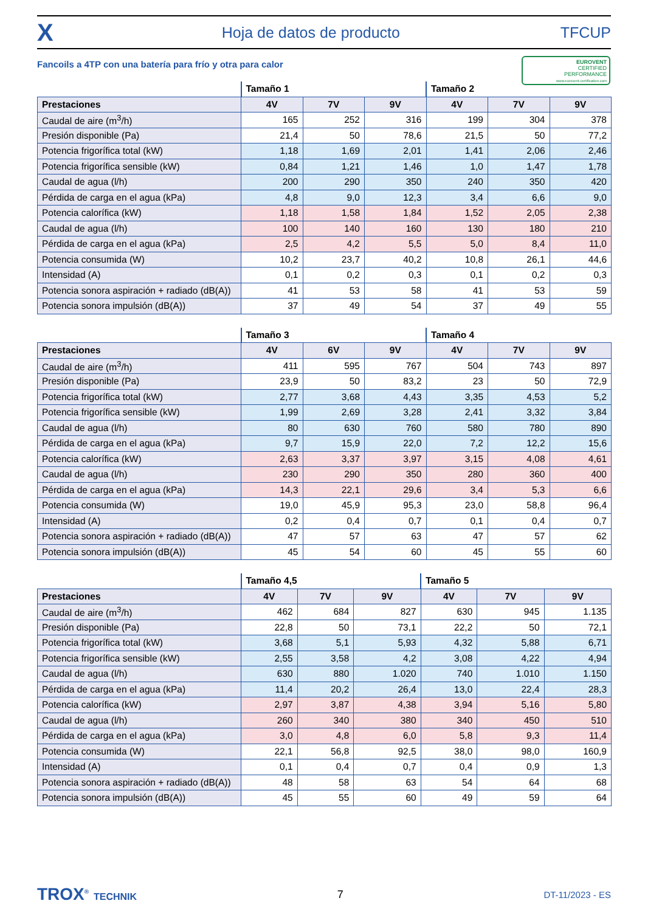X Hoja de datos de producto TFCUP
Fancoils a 4TP con una batería para frío y otra para calor
EUROVENT
CERTIFIED
PERFORMANCE
www.eurovent-certification.com
| | Tamaño 1 | | | Tamaño 2 | | |
| --- | --- | --- | --- | --- | --- | --- |
| Prestaciones | 4V | 7V | 9V | 4V | 7V | 9V |
| Caudal de aire (m<sup>3</sup>/h) | 165 | 252 | 316 | 199 | 304 | 378 |
| Presión disponible (Pa) | 21,4 | 50 | 78,6 | 21,5 | 50 | 77,2 |
| Potencia frigorífica total (kW) | 1,18 | 1,69 | 2,01 | 1,41 | 2,06 | 2,46 |
| Potencia frigorífica sensible (kW) | 0,84 | 1,21 | 1,46 | 1,0 | 1,47 | 1,78 |
| Caudal de agua (l/h) | 200 | 290 | 350 | 240 | 350 | 420 |
| Pérdida de carga en el agua (kPa) | 4,8 | 9,0 | 12,3 | 3,4 | 6,6 | 9,0 |
| Potencia calorífica (kW) | 1,18 | 1,58 | 1,84 | 1,52 | 2,05 | 2,38 |
| Caudal de agua (l/h) | 100 | 140 | 160 | 130 | 180 | 210 |
| Pérdida de carga en el agua (kPa) | 2,5 | 4,2 | 5,5 | 5,0 | 8,4 | 11,0 |
| Potencia consumida (W) | 10,2 | 23,7 | 40,2 | 10,8 | 26,1 | 44,6 |
| Intensidad (A) | 0,1 | 0,2 | 0,3 | 0,1 | 0,2 | 0,3 |
| Potencia sonora aspiración + radiado (dB(A)) | 41 | 53 | 58 | 41 | 53 | 59 |
| Potencia sonora impulsión (dB(A)) | 37 | 49 | 54 | 37 | 49 | 55 |
| | Tamaño 3 | | | Tamaño 4 | | |
| --- | --- | --- | --- | --- | --- | --- |
| Prestaciones | 4V | 6V | 9V | 4V | 7V | 9V |
| Caudal de aire (m<sup>3</sup>/h) | 411 | 595 | 767 | 504 | 743 | 897 |
| Presión disponible (Pa) | 23,9 | 50 | 83,2 | 23 | 50 | 72,9 |
| Potencia frigorífica total (kW) | 2,77 | 3,68 | 4,43 | 3,35 | 4,53 | 5,2 |
| Potencia frigorífica sensible (kW) | 1,99 | 2,69 | 3,28 | 2,41 | 3,32 | 3,84 |
| Caudal de agua (l/h) | 80 | 630 | 760 | 580 | 780 | 890 |
| Pérdida de carga en el agua (kPa) | 9,7 | 15,9 | 22,0 | 7,2 | 12,2 | 15,6 |
| Potencia calorífica (kW) | 2,63 | 3,37 | 3,97 | 3,15 | 4,08 | 4,61 |
| Caudal de agua (l/h) | 230 | 290 | 350 | 280 | 360 | 400 |
| Pérdida de carga en el agua (kPa) | 14,3 | 22,1 | 29,6 | 3,4 | 5,3 | 6,6 |
| Potencia consumida (W) | 19,0 | 45,9 | 95,3 | 23,0 | 58,8 | 96,4 |
| Intensidad (A) | 0,2 | 0,4 | 0,7 | 0,1 | 0,4 | 0,7 |
| Potencia sonora aspiración + radiado (dB(A)) | 47 | 57 | 63 | 47 | 57 | 62 |
| Potencia sonora impulsión (dB(A)) | 45 | 54 | 60 | 45 | 55 | 60 |
| | Tamaño 4,5 | | | Tamaño 5 | | |
| --- | --- | --- | --- | --- | --- | --- |
| Prestaciones | 4V | 7V | 9V | 4V | 7V | 9V |
| Caudal de aire (m<sup>3</sup>/h) | 462 | 684 | 827 | 630 | 945 | 1.135 |
| Presión disponible (Pa) | 22,8 | 50 | 73,1 | 22,2 | 50 | 72,1 |
| Potencia frigorífica total (kW) | 3,68 | 5,1 | 5,93 | 4,32 | 5,88 | 6,71 |
| Potencia frigorífica sensible (kW) | 2,55 | 3,58 | 4,2 | 3,08 | 4,22 | 4,94 |
| Caudal de agua (l/h) | 630 | 880 | 1.020 | 740 | 1.010 | 1.150 |
| Pérdida de carga en el agua (kPa) | 11,4 | 20,2 | 26,4 | 13,0 | 22,4 | 28,3 |
| Potencia calorífica (kW) | 2,97 | 3,87 | 4,38 | 3,94 | 5,16 | 5,80 |
| Caudal de agua (l/h) | 260 | 340 | 380 | 340 | 450 | 510 |
| Pérdida de carga en el agua (kPa) | 3,0 | 4,8 | 6,0 | 5,8 | 9,3 | 11,4 |
| Potencia consumida (W) | 22,1 | 56,8 | 92,5 | 38,0 | 98,0 | 160,9 |
| Intensidad (A) | 0,1 | 0,4 | 0,7 | 0,4 | 0,9 | 1,3 |
| Potencia sonora aspiración + radiado (dB(A)) | 48 | 58 | 63 | 54 | 64 | 68 |
| Potencia sonora impulsión (dB(A)) | 45 | 55 | 60 | 49 | 59 | 64 |
TROX<sup>®</sup> TECHNIK 7 DT-11/2023 - ES